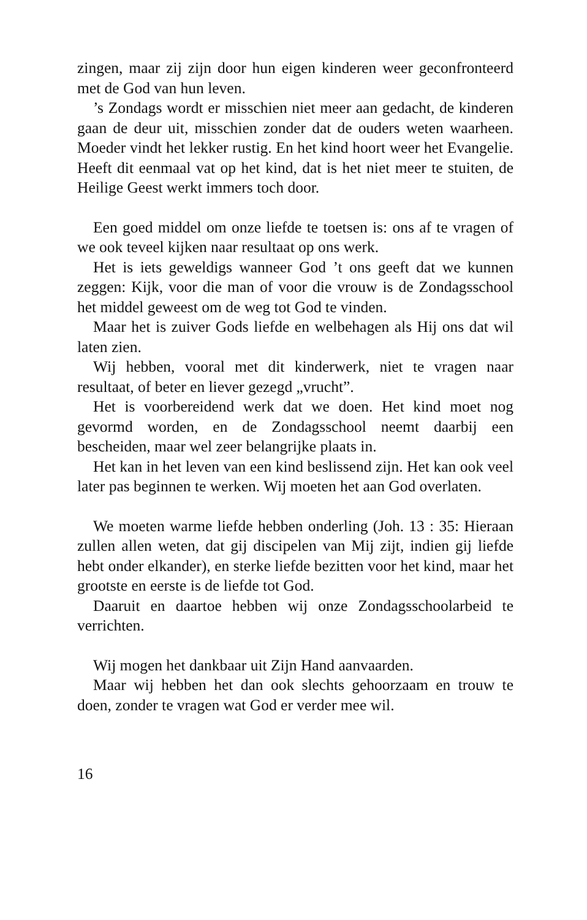zingen, maar zij zijn door hun eigen kinderen weer geconfronteerd met de God van hun leven.
’s Zondags wordt er misschien niet meer aan gedacht, de kinderen gaan de deur uit, misschien zonder dat de ouders weten waarheen. Moeder vindt het lekker rustig. En het kind hoort weer het Evangelie. Heeft dit eenmaal vat op het kind, dat is het niet meer te stuiten, de Heilige Geest werkt immers toch door.
Een goed middel om onze liefde te toetsen is: ons af te vragen of we ook teveel kijken naar resultaat op ons werk.
Het is iets geweldigs wanneer God ’t ons geeft dat we kunnen zeggen: Kijk, voor die man of voor die vrouw is de Zondagsschool het middel geweest om de weg tot God te vinden.
Maar het is zuiver Gods liefde en welbehagen als Hij ons dat wil laten zien.
Wij hebben, vooral met dit kinderwerk, niet te vragen naar resultaat, of beter en liever gezegd „vrucht”.
Het is voorbereidend werk dat we doen. Het kind moet nog gevormd worden, en de Zondagsschool neemt daarbij een bescheiden, maar wel zeer belangrijke plaats in.
Het kan in het leven van een kind beslissend zijn. Het kan ook veel later pas beginnen te werken. Wij moeten het aan God overlaten.
We moeten warme liefde hebben onderling (Joh. 13 : 35: Hieraan zullen allen weten, dat gij discipelen van Mij zijt, indien gij liefde hebt onder elkander), en sterke liefde bezitten voor het kind, maar het grootste en eerste is de liefde tot God.
Daaruit en daartoe hebben wij onze Zondagsschoolarbeid te verrichten.
Wij mogen het dankbaar uit Zijn Hand aanvaarden.
Maar wij hebben het dan ook slechts gehoorzaam en trouw te doen, zonder te vragen wat God er verder mee wil.
16